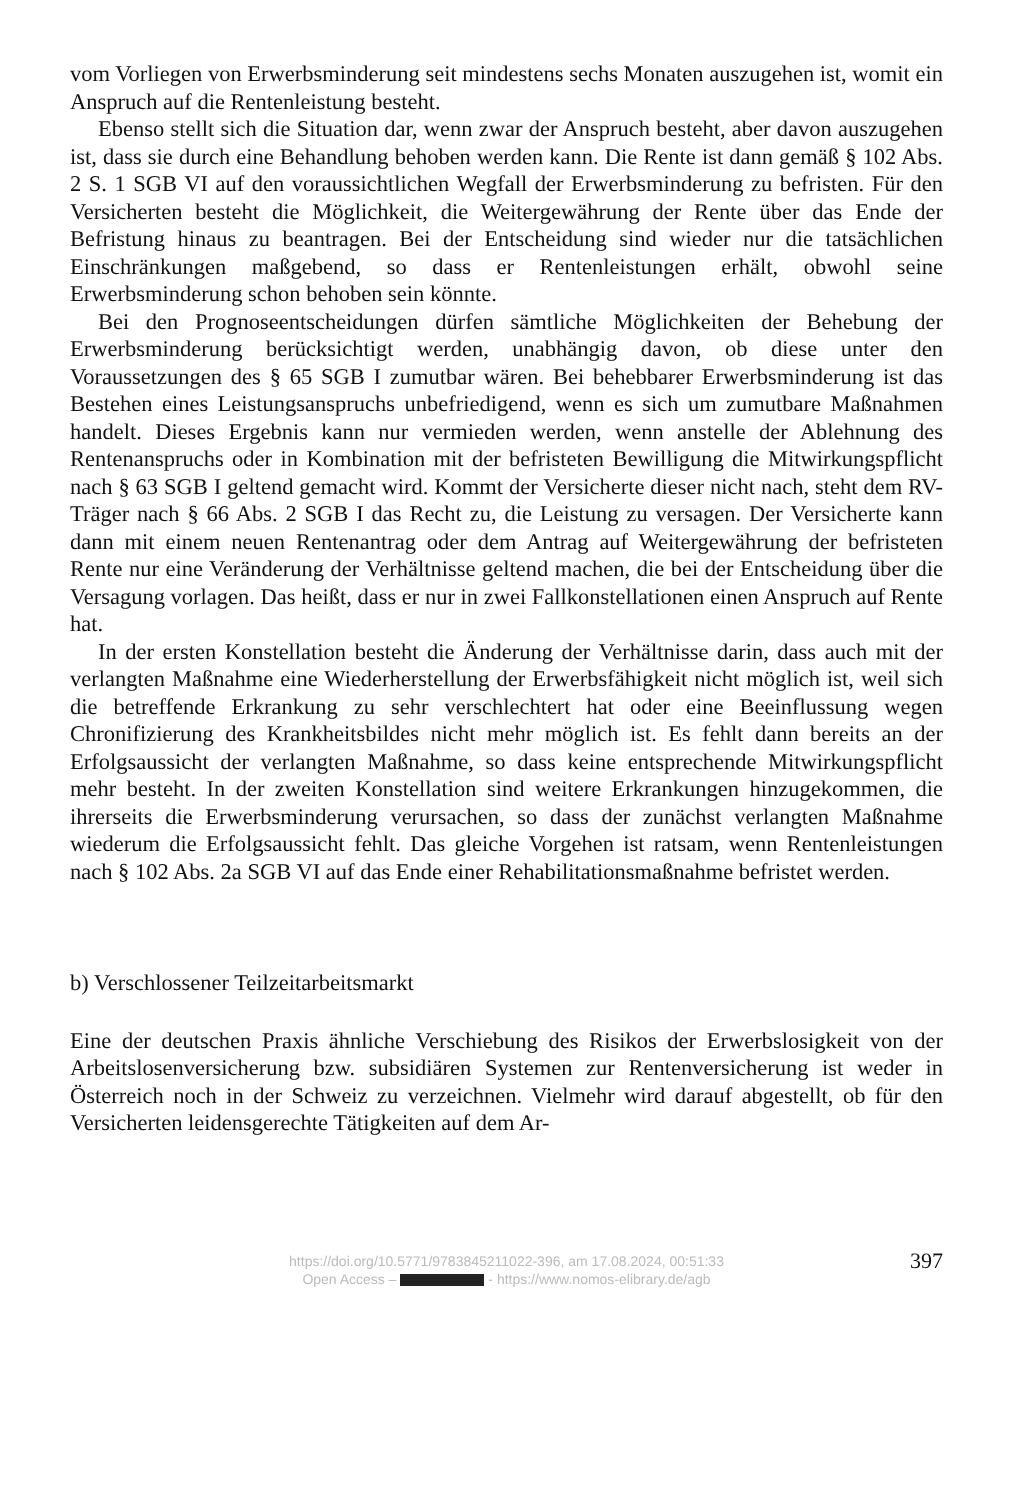vom Vorliegen von Erwerbsminderung seit mindestens sechs Monaten auszugehen ist, womit ein Anspruch auf die Rentenleistung besteht.
Ebenso stellt sich die Situation dar, wenn zwar der Anspruch besteht, aber davon auszugehen ist, dass sie durch eine Behandlung behoben werden kann. Die Rente ist dann gemäß § 102 Abs. 2 S. 1 SGB VI auf den voraussichtlichen Wegfall der Erwerbsminderung zu befristen. Für den Versicherten besteht die Möglichkeit, die Weitergewährung der Rente über das Ende der Befristung hinaus zu beantragen. Bei der Entscheidung sind wieder nur die tatsächlichen Einschränkungen maßgebend, so dass er Rentenleistungen erhält, obwohl seine Erwerbsminderung schon behoben sein könnte.
Bei den Prognoseentscheidungen dürfen sämtliche Möglichkeiten der Behebung der Erwerbsminderung berücksichtigt werden, unabhängig davon, ob diese unter den Voraussetzungen des § 65 SGB I zumutbar wären. Bei behebbarer Erwerbsminderung ist das Bestehen eines Leistungsanspruchs unbefriedigend, wenn es sich um zumutbare Maßnahmen handelt. Dieses Ergebnis kann nur vermieden werden, wenn anstelle der Ablehnung des Rentenanspruchs oder in Kombination mit der befristeten Bewilligung die Mitwirkungspflicht nach § 63 SGB I geltend gemacht wird. Kommt der Versicherte dieser nicht nach, steht dem RV-Träger nach § 66 Abs. 2 SGB I das Recht zu, die Leistung zu versagen. Der Versicherte kann dann mit einem neuen Rentenantrag oder dem Antrag auf Weitergewährung der befristeten Rente nur eine Veränderung der Verhältnisse geltend machen, die bei der Entscheidung über die Versagung vorlagen. Das heißt, dass er nur in zwei Fallkonstellationen einen Anspruch auf Rente hat.
In der ersten Konstellation besteht die Änderung der Verhältnisse darin, dass auch mit der verlangten Maßnahme eine Wiederherstellung der Erwerbsfähigkeit nicht möglich ist, weil sich die betreffende Erkrankung zu sehr verschlechtert hat oder eine Beeinflussung wegen Chronifizierung des Krankheitsbildes nicht mehr möglich ist. Es fehlt dann bereits an der Erfolgsaussicht der verlangten Maßnahme, so dass keine entsprechende Mitwirkungspflicht mehr besteht. In der zweiten Konstellation sind weitere Erkrankungen hinzugekommen, die ihrerseits die Erwerbsminderung verursachen, so dass der zunächst verlangten Maßnahme wiederum die Erfolgsaussicht fehlt. Das gleiche Vorgehen ist ratsam, wenn Rentenleistungen nach § 102 Abs. 2a SGB VI auf das Ende einer Rehabilitationsmaßnahme befristet werden.
b) Verschlossener Teilzeitarbeitsmarkt
Eine der deutschen Praxis ähnliche Verschiebung des Risikos der Erwerbslosigkeit von der Arbeitslosenversicherung bzw. subsidiären Systemen zur Rentenversicherung ist weder in Österreich noch in der Schweiz zu verzeichnen. Vielmehr wird darauf abgestellt, ob für den Versicherten leidensgerechte Tätigkeiten auf dem Ar-
https://doi.org/10.5771/9783845211022-396, am 17.08.2024, 00:51:33
Open Access – - https://www.nomos-elibrary.de/agb
397